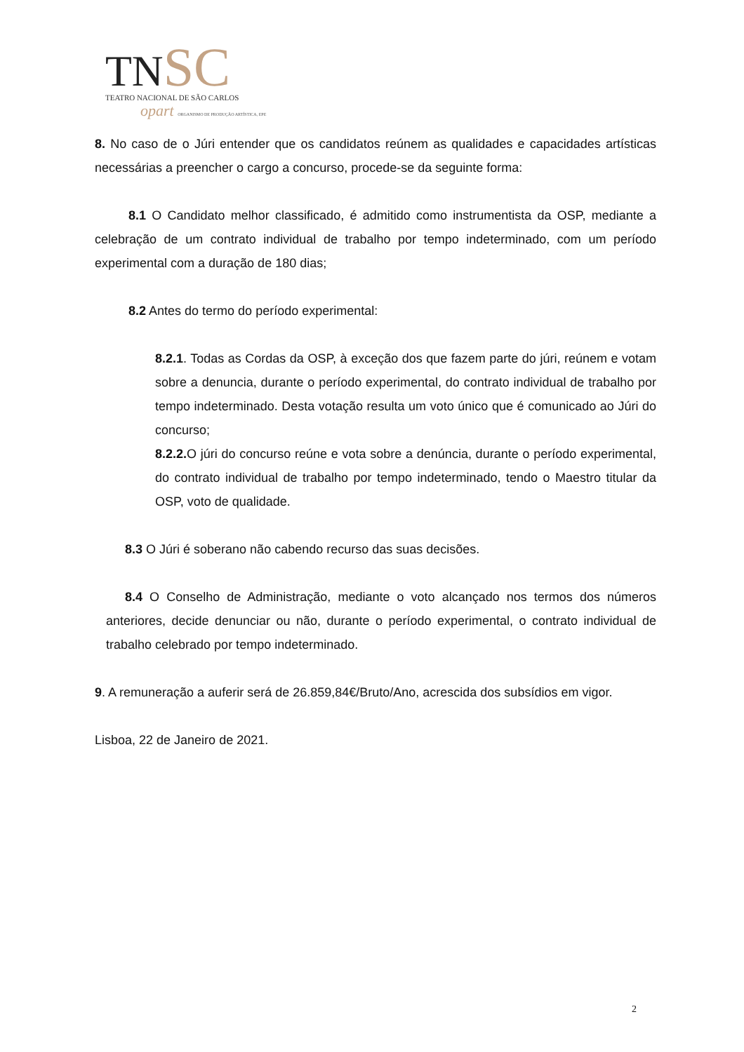TNSC
TEATRO NACIONAL DE SÃO CARLOS
opart ORGANISMO DE PRODUÇÃO ARTÍSTICA, EPE
8. No caso de o Júri entender que os candidatos reúnem as qualidades e capacidades artísticas necessárias a preencher o cargo a concurso, procede-se da seguinte forma:
8.1 O Candidato melhor classificado, é admitido como instrumentista da OSP, mediante a celebração de um contrato individual de trabalho por tempo indeterminado, com um período experimental com a duração de 180 dias;
8.2 Antes do termo do período experimental:
8.2.1. Todas as Cordas da OSP, à exceção dos que fazem parte do júri, reúnem e votam sobre a denuncia, durante o período experimental, do contrato individual de trabalho por tempo indeterminado. Desta votação resulta um voto único que é comunicado ao Júri do concurso;
8.2.2. O júri do concurso reúne e vota sobre a denúncia, durante o período experimental, do contrato individual de trabalho por tempo indeterminado, tendo o Maestro titular da OSP, voto de qualidade.
8.3 O Júri é soberano não cabendo recurso das suas decisões.
8.4 O Conselho de Administração, mediante o voto alcançado nos termos dos números anteriores, decide denunciar ou não, durante o período experimental, o contrato individual de trabalho celebrado por tempo indeterminado.
9. A remuneração a auferir será de 26.859,84€/Bruto/Ano, acrescida dos subsídios em vigor.
Lisboa, 22 de Janeiro de 2021.
2